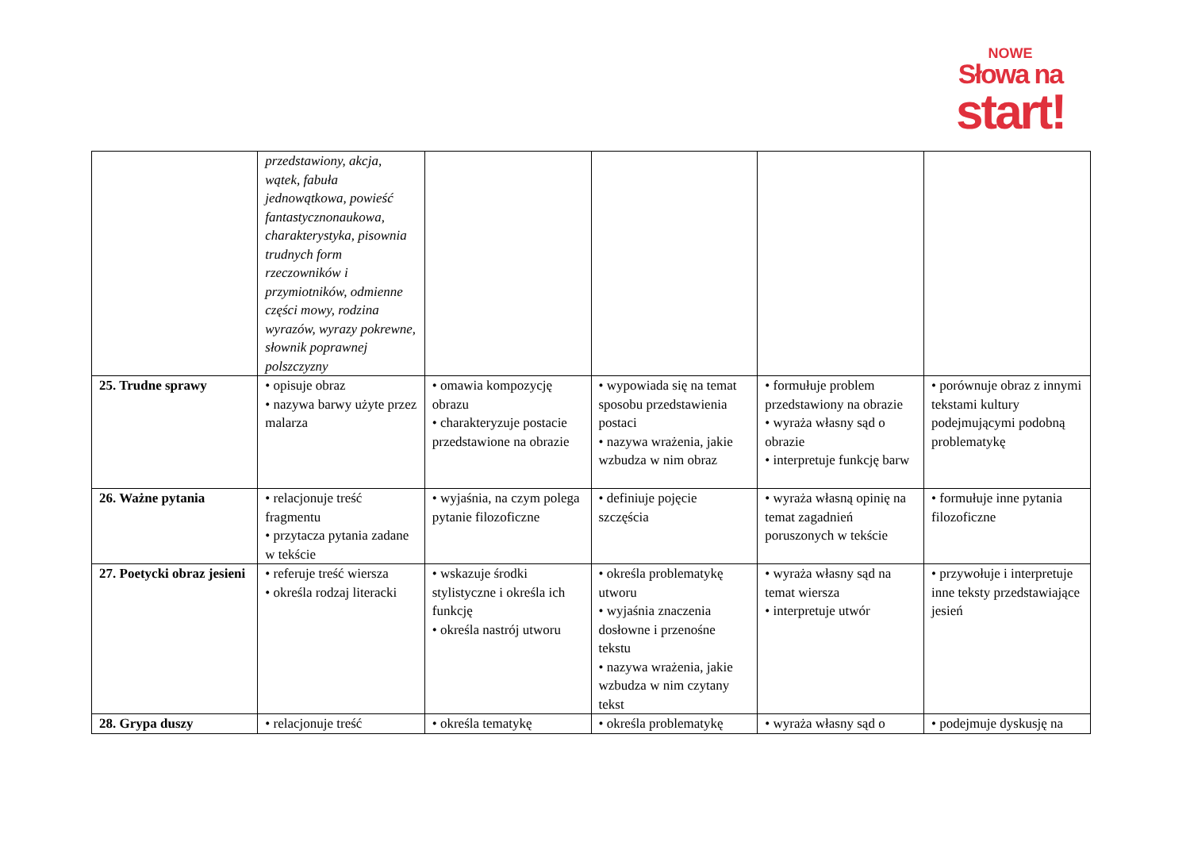NOWE
Słowa na
start!
| | przedstawiony, akcja, wątek, fabuła jednowątkowa, powieść fantastycznonaukowa, charakterystyka, pisownia trudnych form rzeczowników i przymiotników, odmienne części mowy, rodzina wyrazów, wyrazy pokrewne, słownik poprawnej polszczyzny | | | | |
| 25. Trudne sprawy | • opisuje obraz • nazywa barwy użyte przez malarza | • omawia kompozycję obrazu • charakteryzuje postacie przedstawione na obrazie | • wypowiada się na temat sposobu przedstawienia postaci • nazywa wrażenia, jakie wzbudza w nim obraz | • formułuje problem przedstawiony na obrazie • wyraża własny sąd o obrazie • interpretuje funkcję barw | • porównuje obraz z innymi tekstami kultury podejmującymi podobną problematykę |
| 26. Ważne pytania | • relacjonuje treść fragmentu • przytacza pytania zadane w tekście | • wyjaśnia, na czym polega pytanie filozoficzne | • definiuje pojęcie szczęścia | • wyraża własną opinię na temat zagadnień poruszonych w tekście | • formułuje inne pytania filozoficzne |
| 27. Poetycki obraz jesieni | • referuje treść wiersza • określa rodzaj literacki | • wskazuje środki stylistyczne i określa ich funkcję • określa nastrój utworu | • określa problematykę utworu • wyjaśnia znaczenia dosłowne i przenośne tekstu • nazywa wrażenia, jakie wzbudza w nim czytany tekst | • wyraża własny sąd na temat wiersza • interpretuje utwór | • przywołuje i interpretuje inne teksty przedstawiające jesień |
| 28. Grypa duszy | • relacjonuje treść | • określa tematykę | • określa problematykę | • wyraża własny sąd o | • podejmuje dyskusję na |